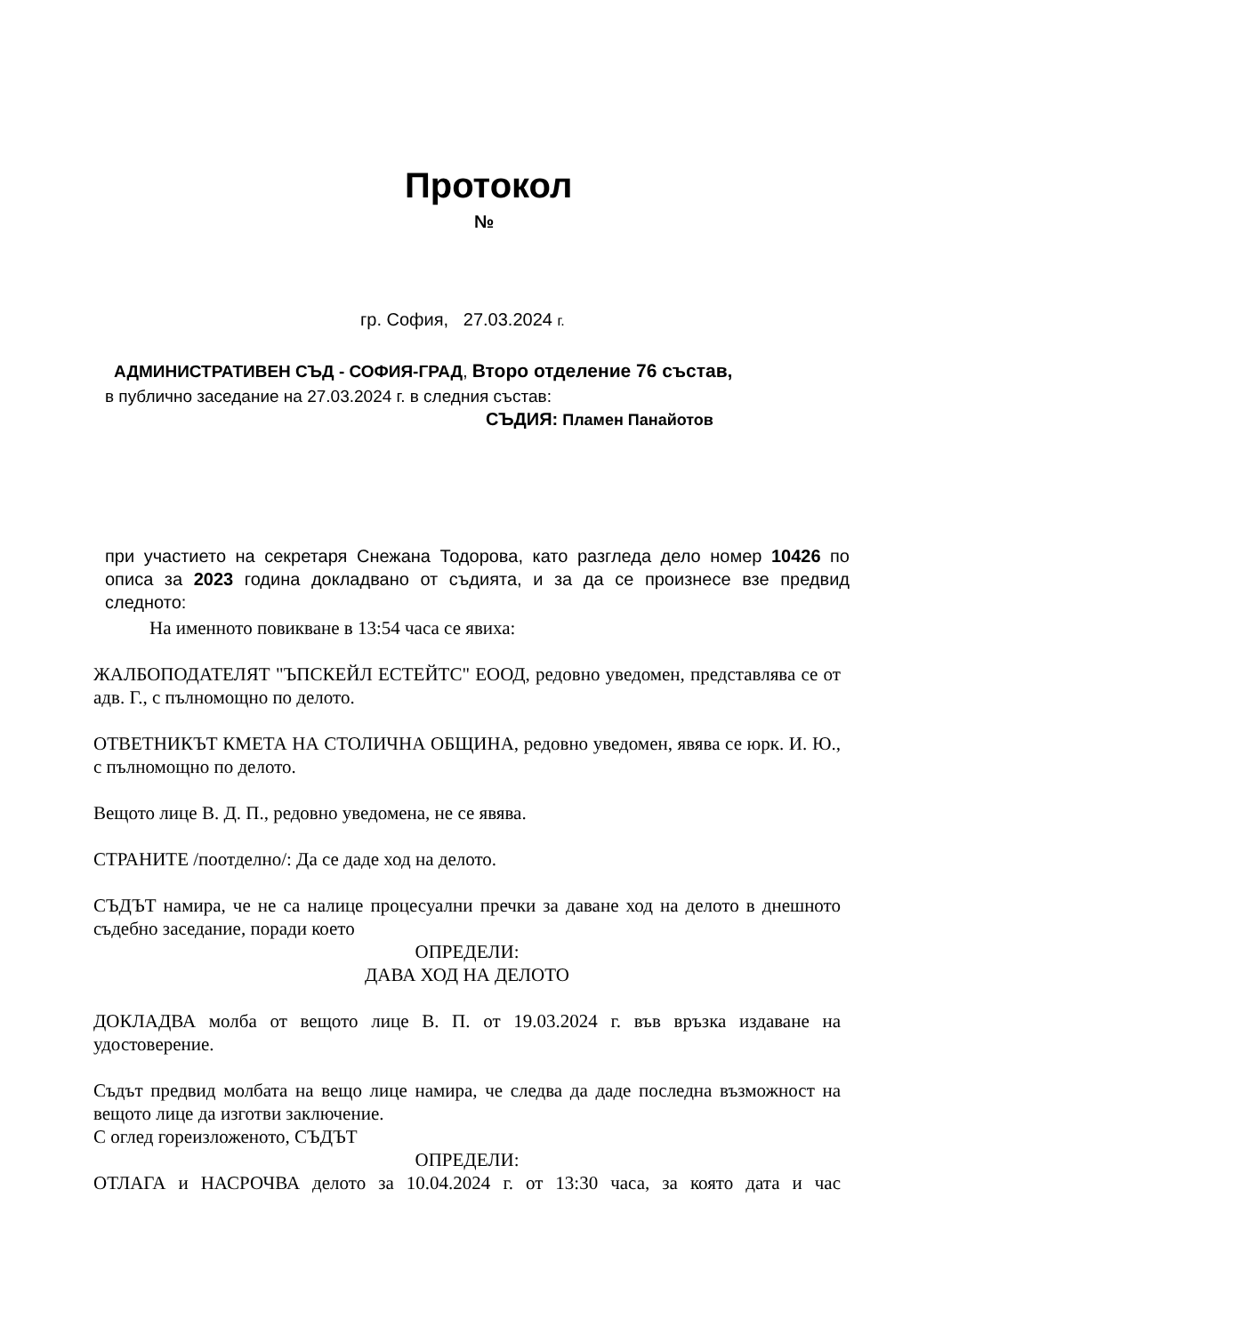Протокол
№
гр. София, 27.03.2024 г.
АДМИНИСТРАТИВЕН СЪД - СОФИЯ-ГРАД, Второ отделение 76 състав,
в публично заседание на 27.03.2024 г. в следния състав:
СЪДИЯ: Пламен Панайотов
при участието на секретаря Снежана Тодорова, като разгледа дело номер 10426 по описа за 2023 година докладвано от съдията, и за да се произнесе взе предвид следното:
На именното повикване в 13:54 часа се явиха:
ЖАЛБОПОДАТЕЛЯТ "ЪПСКЕЙЛ ЕСТЕЙТС" ЕООД, редовно уведомен, представлява се от адв. Г., с пълномощно по делото.
ОТВЕТНИКЪТ КМЕТА НА СТОЛИЧНА ОБЩИНА, редовно уведомен, явява се юрк. И. Ю., с пълномощно по делото.
Вещото лице В. Д. П., редовно уведомена, не се явява.
СТРАНИТЕ /поотделно/: Да се даде ход на делото.
СЪДЪТ намира, че не са налице процесуални пречки за даване ход на делото в днешното съдебно заседание, поради което
ОПРЕДЕЛИ:
ДАВА ХОД НА ДЕЛОТО
ДОКЛАДВА молба от вещото лице В. П. от 19.03.2024 г. във връзка издаване на удостоверение.
Съдът предвид молбата на вещо лице намира, че следва да даде последна възможност на вещото лице да изготви заключение.
С оглед гореизложеното, СЪДЪТ
ОПРЕДЕЛИ:
ОТЛАГА и НАСРОЧВА делото за 10.04.2024 г. от 13:30 часа, за която дата и час